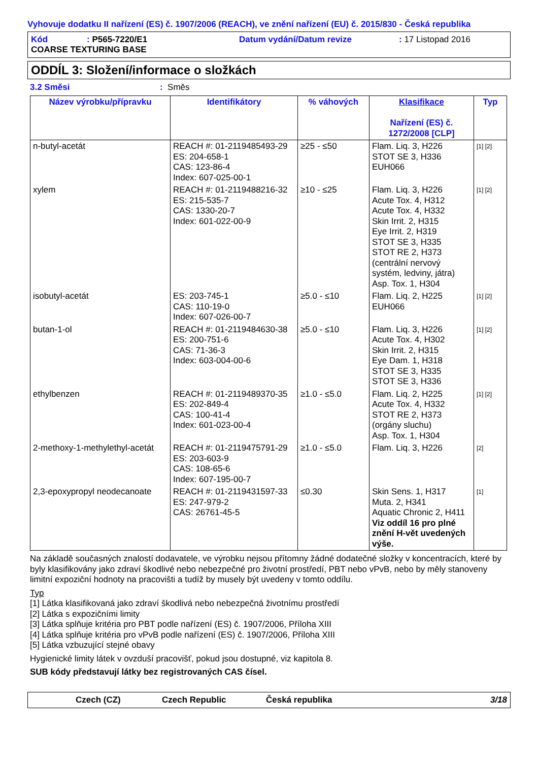Vyhovuje dodatku II nařízení (ES) č. 1907/2006 (REACH), ve znění nařízení (EU) č. 2015/830 - Česká republika
| Kód | : P565-7220/E1 | Datum vydání/Datum revize | : 17 Listopad 2016 |
| COARSE TEXTURING BASE | | | |
ODDÍL 3: Složení/informace o složkách
3.2 Směsi: Směs
| Název výrobku/přípravku | Identifikátory | % váhových | Klasifikace Nařízení (ES) č. 1272/2008 [CLP] | Typ |
| --- | --- | --- | --- | --- |
| n-butyl-acetát | REACH #: 01-2119485493-29 ES: 204-658-1 CAS: 123-86-4 Index: 607-025-00-1 | ≥25 - ≤50 | Flam. Liq. 3, H226 STOT SE 3, H336 EUH066 | [1] [2] |
| xylem | REACH #: 01-2119488216-32 ES: 215-535-7 CAS: 1330-20-7 Index: 601-022-00-9 | ≥10 - ≤25 | Flam. Liq. 3, H226 Acute Tox. 4, H312 Acute Tox. 4, H332 Skin Irrit. 2, H315 Eye Irrit. 2, H319 STOT SE 3, H335 STOT RE 2, H373 (centrální nervový systém, ledviny, játra) Asp. Tox. 1, H304 | [1] [2] |
| isobutyl-acetát | ES: 203-745-1 CAS: 110-19-0 Index: 607-026-00-7 | ≥5.0 - ≤10 | Flam. Liq. 2, H225 EUH066 | [1] [2] |
| butan-1-ol | REACH #: 01-2119484630-38 ES: 200-751-6 CAS: 71-36-3 Index: 603-004-00-6 | ≥5.0 - ≤10 | Flam. Liq. 3, H226 Acute Tox. 4, H302 Skin Irrit. 2, H315 Eye Dam. 1, H318 STOT SE 3, H335 STOT SE 3, H336 | [1] [2] |
| ethylbenzen | REACH #: 01-2119489370-35 ES: 202-849-4 CAS: 100-41-4 Index: 601-023-00-4 | ≥1.0 - ≤5.0 | Flam. Liq. 2, H225 Acute Tox. 4, H332 STOT RE 2, H373 (orgány sluchu) Asp. Tox. 1, H304 | [1] [2] |
| 2-methoxy-1-methylethyl-acetát | REACH #: 01-2119475791-29 ES: 203-603-9 CAS: 108-65-6 Index: 607-195-00-7 | ≥1.0 - ≤5.0 | Flam. Liq. 3, H226 | [2] |
| 2,3-epoxypropyl neodecanoate | REACH #: 01-2119431597-33 ES: 247-979-2 CAS: 26761-45-5 | ≤0.30 | Skin Sens. 1, H317 Muta. 2, H341 Aquatic Chronic 2, H411 Viz oddíl 16 pro plné znění H-vět uvedených výše. | [1] |
Na základě současných znalostí dodavatele, ve výrobku nejsou přítomny žádné dodatečné složky v koncentracích, které by byly klasifikovány jako zdraví škodlivé nebo nebezpečné pro životní prostředí, PBT nebo vPvB, nebo by měly stanoveny limitní expoziční hodnoty na pracovišti a tudíž by musely být uvedeny v tomto oddílu.
Typ
[1] Látka klasifikovaná jako zdraví škodlivá nebo nebezpečná životnímu prostředí
[2] Látka s expozičními limity
[3] Látka splňuje kritéria pro PBT podle nařízení (ES) č. 1907/2006, Příloha XIII
[4] Látka splňuje kritéria pro vPvB podle nařízení (ES) č. 1907/2006, Příloha XIII
[5] Látka vzbuzující stejné obavy
Hygienické limity látek v ovzduší pracovišť, pokud jsou dostupné, viz kapitola 8.
SUB kódy představují látky bez registrovaných CAS čísel.
Czech (CZ) Czech Republic Česká republika 3/18